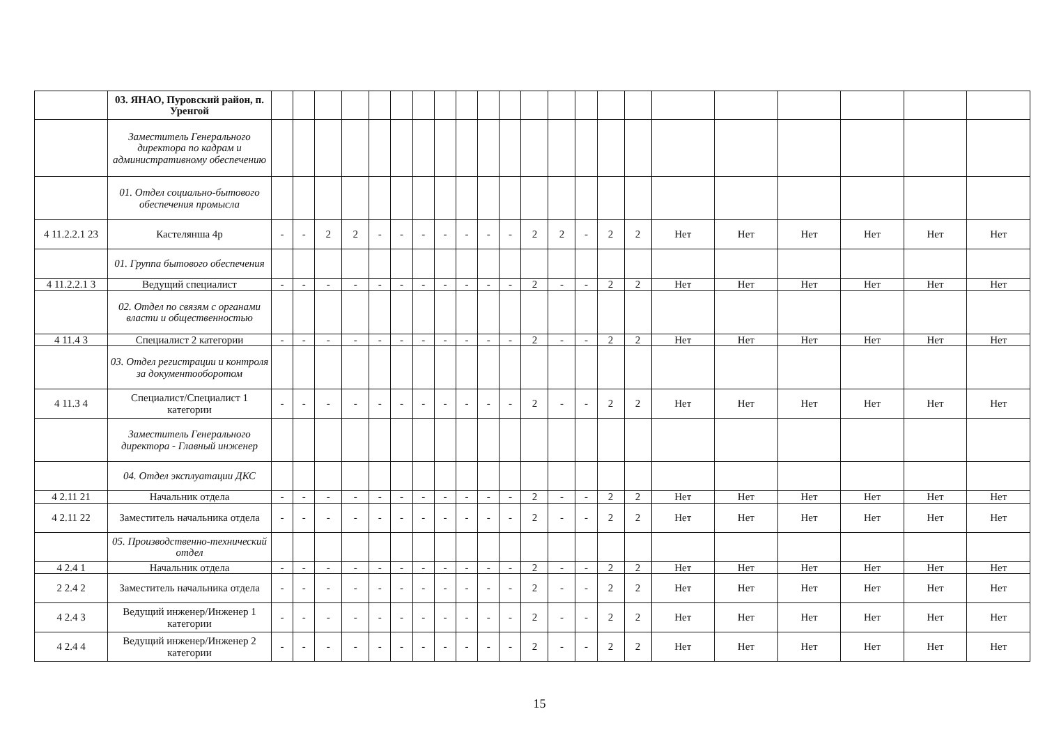| | 03. ЯНАО, Пуровский район, п. Уренгой | | | | | | | | | | | | | | | | | | | | | | |
| | Заместитель Генерального директора по кадрам и административному обеспечению | | | | | | | | | | | | | | | | | | | | | | |
| | 01. Отдел социально-бытового обеспечения промысла | | | | | | | | | | | | | | | | | | | | | | |
| 4 11.2.2.1 23 | Кастелянша 4р | - | - | 2 | 2 | - | - | - | - | - | - | - | 2 | 2 | - | 2 | 2 | Нет | Нет | Нет | Нет | Нет | Нет |
| | 01. Группа бытового обеспечения | | | | | | | | | | | | | | | | | | | | | | |
| 4 11.2.2.1 3 | Ведущий специалист | - | - | - | - | - | - | - | - | - | - | - | 2 | - | - | 2 | 2 | Нет | Нет | Нет | Нет | Нет | Нет |
| | 02. Отдел по связям с органами власти и общественностью | | | | | | | | | | | | | | | | | | | | | | |
| 4 11.4 3 | Специалист 2 категории | - | - | - | - | - | - | - | - | - | - | - | 2 | - | - | 2 | 2 | Нет | Нет | Нет | Нет | Нет | Нет |
| | 03. Отдел регистрации и контроля за документооборотом | | | | | | | | | | | | | | | | | | | | | | |
| 4 11.3 4 | Специалист/Специалист 1 категории | - | - | - | - | - | - | - | - | - | - | - | 2 | - | - | 2 | 2 | Нет | Нет | Нет | Нет | Нет | Нет |
| | Заместитель Генерального директора - Главный инженер | | | | | | | | | | | | | | | | | | | | | | |
| | 04. Отдел эксплуатации ДКС | | | | | | | | | | | | | | | | | | | | | | |
| 4 2.11 21 | Начальник отдела | - | - | - | - | - | - | - | - | - | - | - | 2 | - | - | 2 | 2 | Нет | Нет | Нет | Нет | Нет | Нет |
| 4 2.11 22 | Заместитель начальника отдела | - | - | - | - | - | - | - | - | - | - | - | 2 | - | - | 2 | 2 | Нет | Нет | Нет | Нет | Нет | Нет |
| | 05. Производственно-технический отдел | | | | | | | | | | | | | | | | | | | | | | |
| 4 2.4 1 | Начальник отдела | - | - | - | - | - | - | - | - | - | - | - | 2 | - | - | 2 | 2 | Нет | Нет | Нет | Нет | Нет | Нет |
| 2 2.4 2 | Заместитель начальника отдела | - | - | - | - | - | - | - | - | - | - | - | 2 | - | - | 2 | 2 | Нет | Нет | Нет | Нет | Нет | Нет |
| 4 2.4 3 | Ведущий инженер/Инженер 1 категории | - | - | - | - | - | - | - | - | - | - | - | 2 | - | - | 2 | 2 | Нет | Нет | Нет | Нет | Нет | Нет |
| 4 2.4 4 | Ведущий инженер/Инженер 2 категории | - | - | - | - | - | - | - | - | - | - | - | 2 | - | - | 2 | 2 | Нет | Нет | Нет | Нет | Нет | Нет |
15